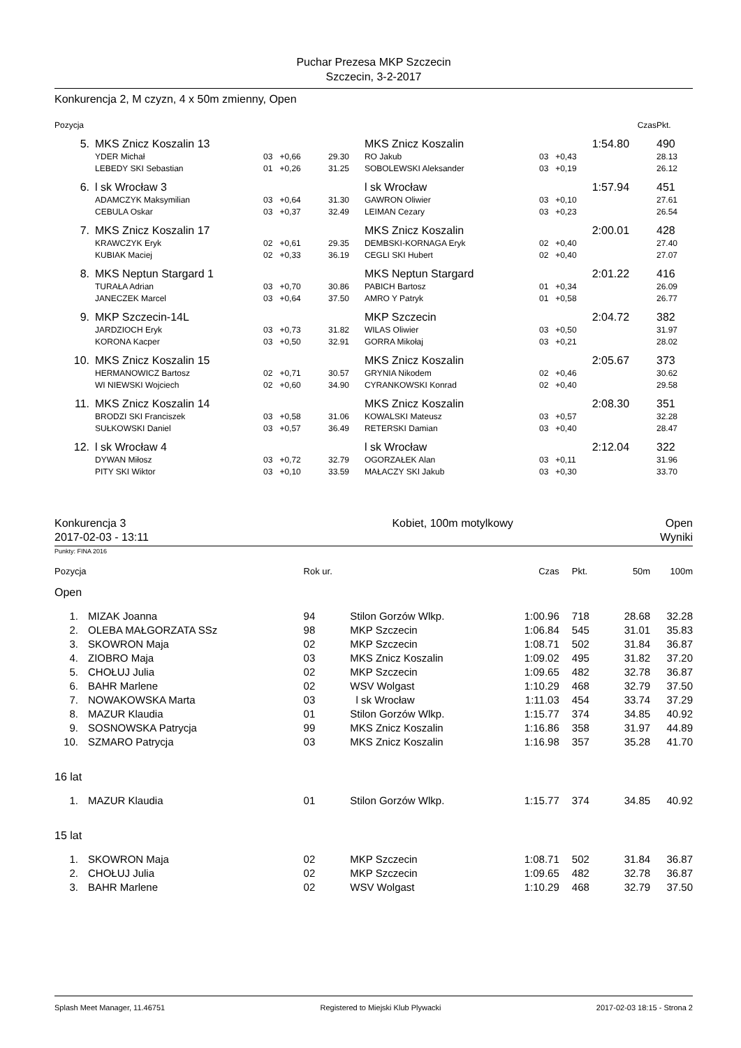Puchar Prezesa MKP Szczecin
Szczecin, 3-2-2017
Konkurencja 2, M czyzn, 4 x 50m zmienny, Open
| Pozycja | | | | | | | Czas | | Pkt. |
| 5. | MKS Znicz Koszalin 13 | | | MKS Znicz Koszalin | | | 1:54.80 | | 490 |
| | YDER Michał | 03 +0,66 | 29.30 | RO Jakub | 03 | +0,43 | | | 28.13 |
| | LEBEDY SKI Sebastian | 01 +0,26 | 31.25 | SOBOLEWSKI Aleksander | 03 | +0,19 | | | 26.12 |
| 6. | l sk Wrocław 3 | | | l sk Wrocław | | | 1:57.94 | | 451 |
| | ADAMCZYK Maksymilian | 03 +0,64 | 31.30 | GAWRON Oliwier | 03 | +0,10 | | | 27.61 |
| | CEBULA Oskar | 03 +0,37 | 32.49 | LEIMAN Cezary | 03 | +0,23 | | | 26.54 |
| 7. | MKS Znicz Koszalin 17 | | | MKS Znicz Koszalin | | | 2:00.01 | | 428 |
| | KRAWCZYK Eryk | 02 +0,61 | 29.35 | DEMBSKI-KORNAGA Eryk | 02 | +0,40 | | | 27.40 |
| | KUBIAK Maciej | 02 +0,33 | 36.19 | CEGLI SKI Hubert | 02 | +0,40 | | | 27.07 |
| 8. | MKS Neptun Stargard 1 | | | MKS Neptun Stargard | | | 2:01.22 | | 416 |
| | TURAŁA Adrian | 03 +0,70 | 30.86 | PABICH Bartosz | 01 | +0,34 | | | 26.09 |
| | JANECZEK Marcel | 03 +0,64 | 37.50 | AMRO Y Patryk | 01 | +0,58 | | | 26.77 |
| 9. | MKP Szczecin-14L | | | MKP Szczecin | | | 2:04.72 | | 382 |
| | JARDZIOCH Eryk | 03 +0,73 | 31.82 | WILAS Oliwier | 03 | +0,50 | | | 31.97 |
| | KORONA Kacper | 03 +0,50 | 32.91 | GORRA Mikołaj | 03 | +0,21 | | | 28.02 |
| 10. | MKS Znicz Koszalin 15 | | | MKS Znicz Koszalin | | | 2:05.67 | | 373 |
| | HERMANOWICZ Bartosz | 02 +0,71 | 30.57 | GRYNIA Nikodem | 02 | +0,46 | | | 30.62 |
| | WI NIEWSKI Wojciech | 02 +0,60 | 34.90 | CYRANKOWSKI Konrad | 02 | +0,40 | | | 29.58 |
| 11. | MKS Znicz Koszalin 14 | | | MKS Znicz Koszalin | | | 2:08.30 | | 351 |
| | BRODZI SKI Franciszek | 03 +0,58 | 31.06 | KOWALSKI Mateusz | 03 | +0,57 | | | 32.28 |
| | SUŁKOWSKI Daniel | 03 +0,57 | 36.49 | RETERSKI Damian | 03 | +0,40 | | | 28.47 |
| 12. | l sk Wrocław 4 | | | l sk Wrocław | | | 2:12.04 | | 322 |
| | DYWAN Miłosz | 03 +0,72 | 32.79 | OGORZAŁEK Alan | 03 | +0,11 | | | 31.96 |
| | PITY SKI Wiktor | 03 +0,10 | 33.59 | MAŁACZY SKI Jakub | 03 | +0,30 | | | 33.70 |
| Konkurencja 3 | Kobiet, 100m motylkowy | Open |
| 2017-02-03 - 13:11 | | Wyniki |
Punkty: FINA 2016
| Pozycja | | Rok ur. | | Czas | Pkt. | 50m | 100m |
| Open | | | | | | | |
| 1. | MIZAK Joanna | 94 | Stilon Gorzów Wlkp. | 1:00.96 | 718 | 28.68 | 32.28 |
| 2. | OLEBA MAŁGORZATA SSz | 98 | MKP Szczecin | 1:06.84 | 545 | 31.01 | 35.83 |
| 3. | SKOWRON Maja | 02 | MKP Szczecin | 1:08.71 | 502 | 31.84 | 36.87 |
| 4. | ZIOBRO Maja | 03 | MKS Znicz Koszalin | 1:09.02 | 495 | 31.82 | 37.20 |
| 5. | CHOŁUJ Julia | 02 | MKP Szczecin | 1:09.65 | 482 | 32.78 | 36.87 |
| 6. | BAHR Marlene | 02 | WSV Wolgast | 1:10.29 | 468 | 32.79 | 37.50 |
| 7. | NOWAKOWSKA Marta | 03 | l sk Wrocław | 1:11.03 | 454 | 33.74 | 37.29 |
| 8. | MAZUR Klaudia | 01 | Stilon Gorzów Wlkp. | 1:15.77 | 374 | 34.85 | 40.92 |
| 9. | SOSNOWSKA Patrycja | 99 | MKS Znicz Koszalin | 1:16.86 | 358 | 31.97 | 44.89 |
| 10. | SZMARO Patrycja | 03 | MKS Znicz Koszalin | 1:16.98 | 357 | 35.28 | 41.70 |
| 16 lat | | | | | | | |
| 1. | MAZUR Klaudia | 01 | Stilon Gorzów Wlkp. | 1:15.77 | 374 | 34.85 | 40.92 |
| 15 lat | | | | | | | |
| 1. | SKOWRON Maja | 02 | MKP Szczecin | 1:08.71 | 502 | 31.84 | 36.87 |
| 2. | CHOŁUJ Julia | 02 | MKP Szczecin | 1:09.65 | 482 | 32.78 | 36.87 |
| 3. | BAHR Marlene | 02 | WSV Wolgast | 1:10.29 | 468 | 32.79 | 37.50 |
Splash Meet Manager, 11.46751 Registered to Miejski Klub Plywacki 2017-02-03 18:15 - Strona 2